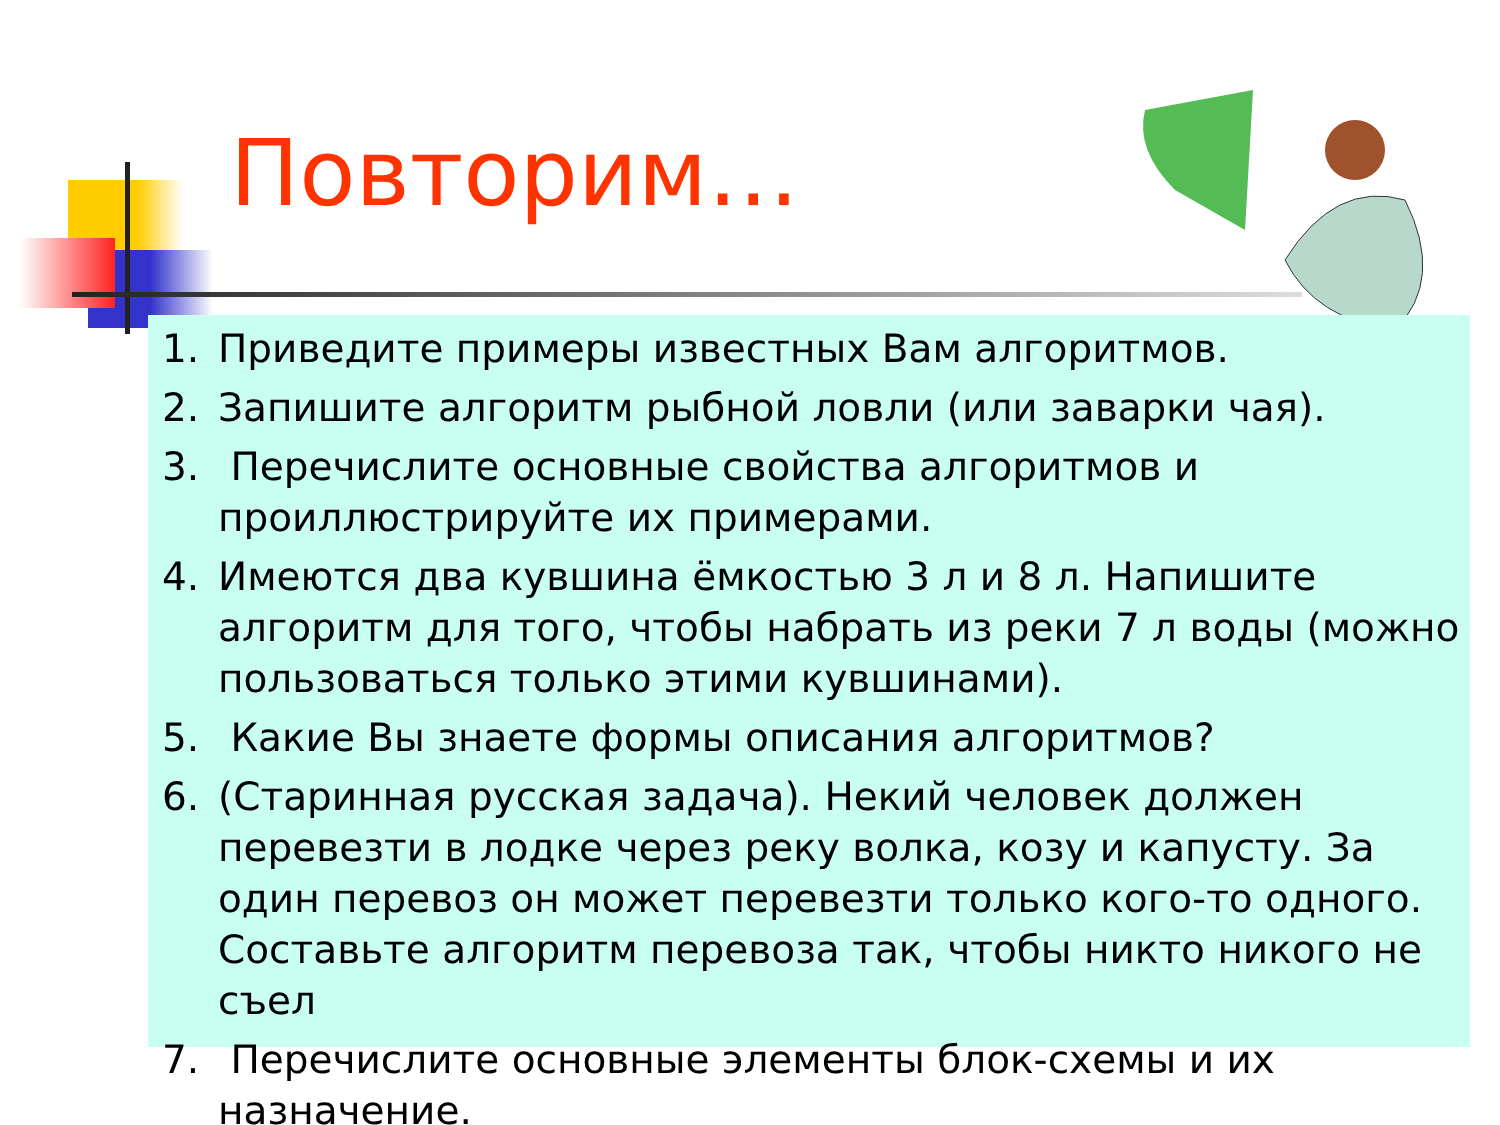Повторим…
1. Приведите примеры известных Вам алгоритмов.
2. Запишите алгоритм рыбной ловли (или заварки чая).
3. Перечислите основные свойства алгоритмов и проиллюстрируйте их примерами.
4. Имеются два кувшина ёмкостью 3 л и 8 л. Напишите алгоритм для того, чтобы набрать из реки 7 л воды (можно пользоваться только этими кувшинами).
5. Какие Вы знаете формы описания алгоритмов?
6. (Старинная русская задача). Некий человек должен перевезти в лодке через реку волка, козу и капусту. За один перевоз он может перевезти только кого-то одного. Составьте алгоритм перевоза так, чтобы никто никого не съел
7. Перечислите основные элементы блок-схемы и их назначение.